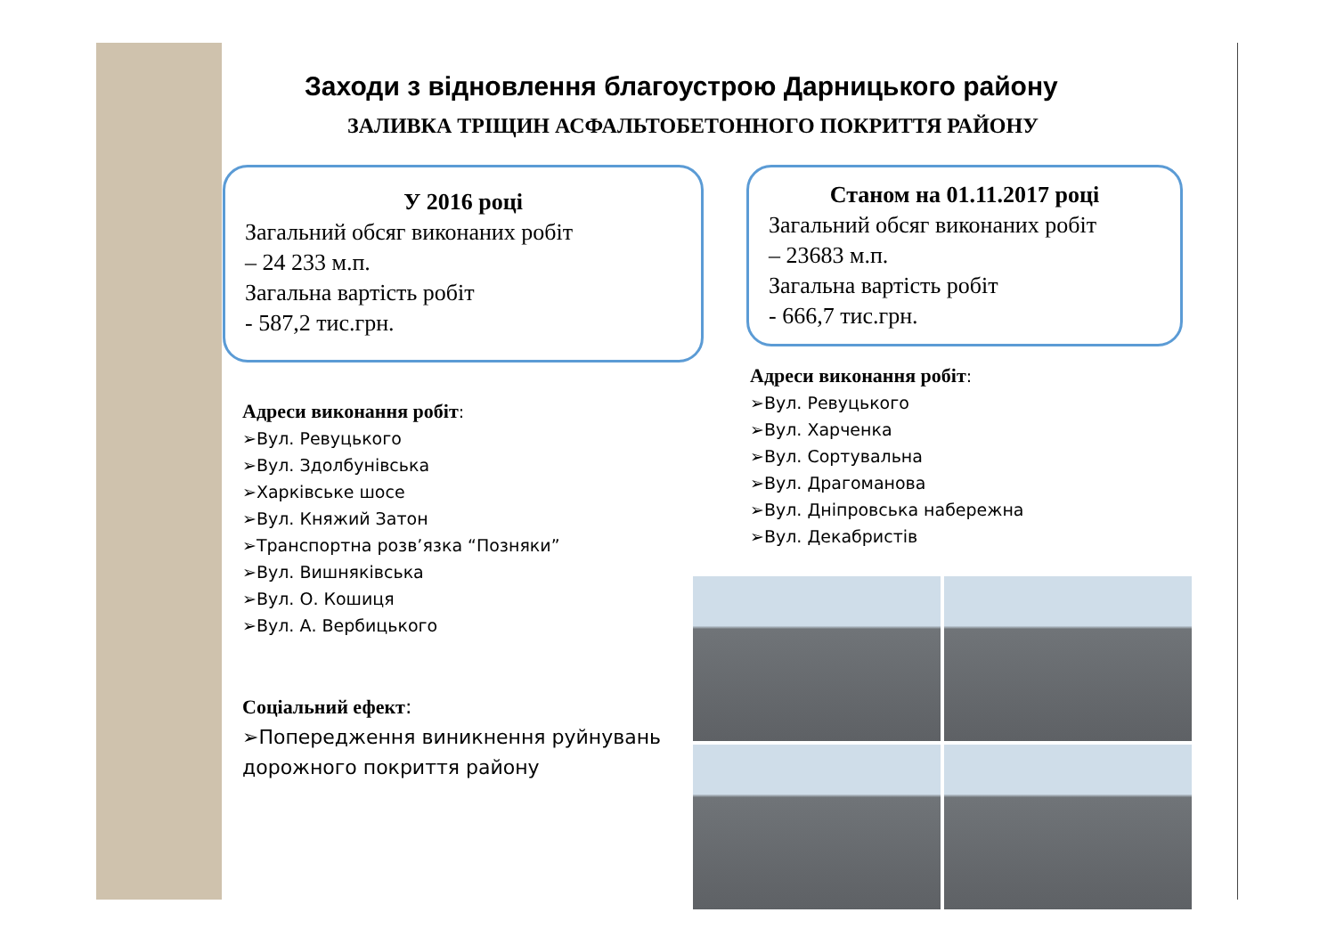Заходи з відновлення благоустрою Дарницького району
ЗАЛИВКА ТРІЩИН АСФАЛЬТОБЕТОННОГО ПОКРИТТЯ РАЙОНУ
У 2016 році
Загальний обсяг виконаних робіт
– 24 233 м.п.
Загальна вартість робіт
- 587,2 тис.грн.
Адреси виконання робіт:
➢Вул. Ревуцького
➢Вул. Здолбунівська
➢Харківське шосе
➢Вул. Княжий Затон
➢Транспортна розв’язка “Позняки”
➢Вул. Вишняківська
➢Вул. О. Кошиця
➢Вул. А. Вербицького
Соціальний ефект:
➢Попередження виникнення руйнувань дорожного покриття району
Станом на 01.11.2017 році
Загальний обсяг виконаних робіт
– 23683 м.п.
Загальна вартість робіт
- 666,7 тис.грн.
Адреси виконання робіт:
➢Вул. Ревуцького
➢Вул. Харченка
➢Вул. Сортувальна
➢Вул. Драгоманова
➢Вул. Дніпровська набережна
➢Вул. Декабристів